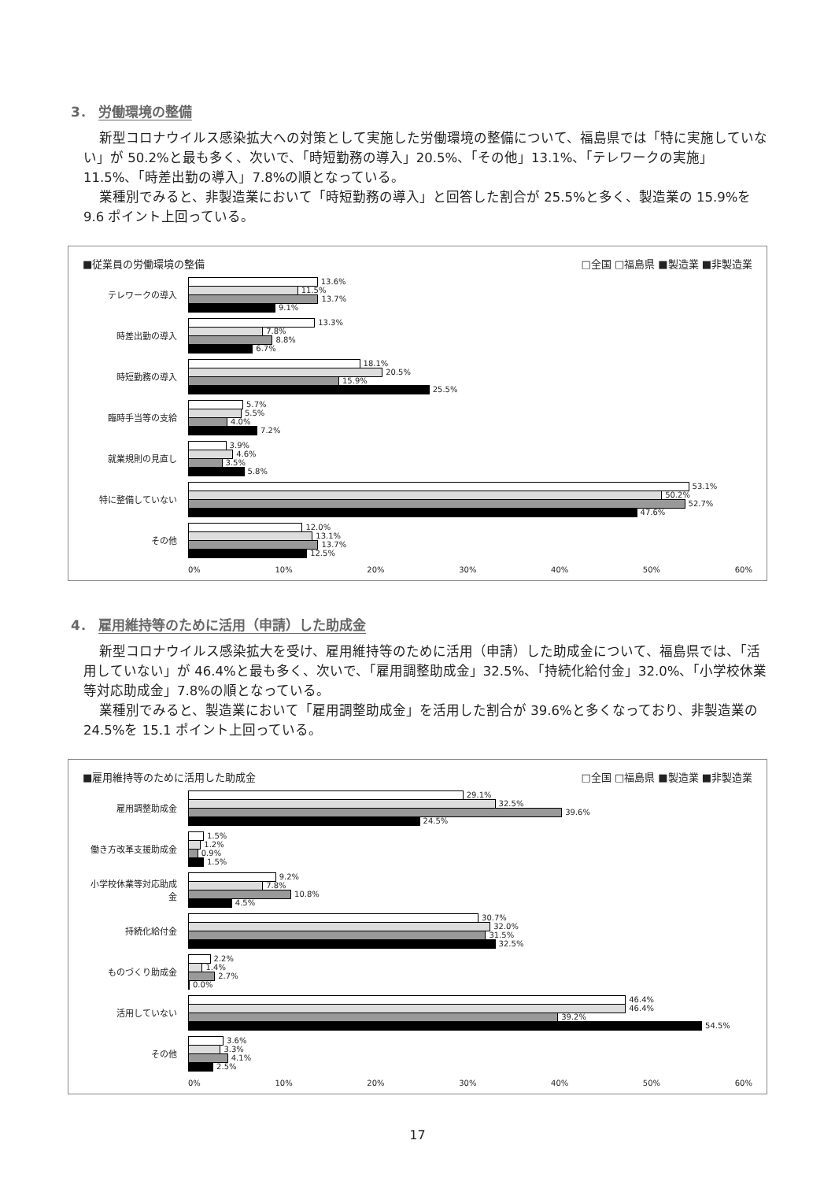3． 労働環境の整備
新型コロナウイルス感染拡大への対策として実施した労働環境の整備について、福島県では「特に実施していない」が 50.2%と最も多く、次いで、「時短勤務の導入」20.5%、「その他」13.1%、「テレワークの実施」11.5%、「時差出勤の導入」7.8%の順となっている。
業種別でみると、非製造業において「時短勤務の導入」と回答した割合が 25.5%と多く、製造業の 15.9%を 9.6 ポイント上回っている。
■従業員の労働環境の整備 □全国 □福島県 ■製造業 ■非製造業
テレワークの導入
13.6%
11.5%
13.7%
9.1%
時差出勤の導入
13.3%
7.8%
8.8%
6.7%
時短勤務の導入
18.1%
20.5%
15.9%
25.5%
臨時手当等の支給
5.7%
5.5%
4.0%
7.2%
就業規則の見直し
3.9%
4.6%
3.5%
5.8%
特に整備していない
53.1%
50.2%
52.7%
47.6%
その他
12.0%
13.1%
13.7%
12.5%
0% 10% 20% 30% 40% 50% 60%
4． 雇用維持等のために活用（申請）した助成金
新型コロナウイルス感染拡大を受け、雇用維持等のために活用（申請）した助成金について、福島県では、「活用していない」が 46.4%と最も多く、次いで、「雇用調整助成金」32.5%、「持続化給付金」32.0%、「小学校休業等対応助成金」7.8%の順となっている。
業種別でみると、製造業において「雇用調整助成金」を活用した割合が 39.6%と多くなっており、非製造業の 24.5%を 15.1 ポイント上回っている。
■雇用維持等のために活用した助成金 □全国 □福島県 ■製造業 ■非製造業
雇用調整助成金
29.1%
32.5%
39.6%
24.5%
働き方改革支援助成金
1.5%
1.2%
0.9%
1.5%
小学校休業等対応助成金
9.2%
7.8%
10.8%
4.5%
持続化給付金
30.7%
32.0%
31.5%
32.5%
ものづくり助成金
2.2%
1.4%
2.7%
0.0%
活用していない
46.4%
46.4%
39.2%
54.5%
その他
3.6%
3.3%
4.1%
2.5%
0% 10% 20% 30% 40% 50% 60%
17